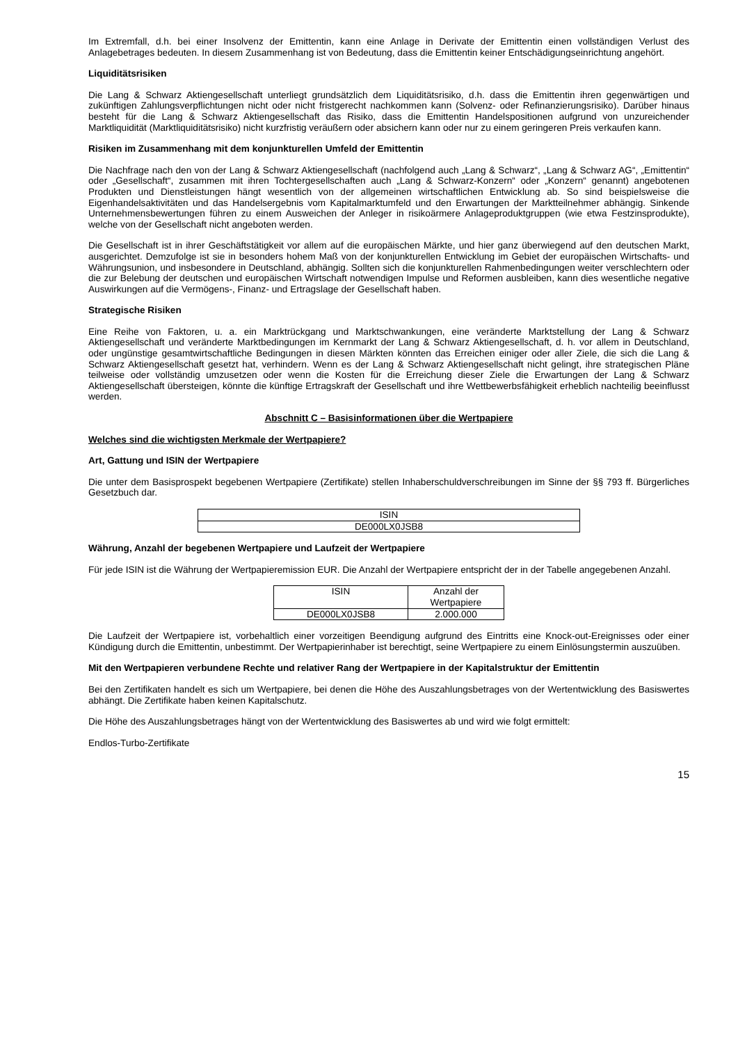Im Extremfall, d.h. bei einer Insolvenz der Emittentin, kann eine Anlage in Derivate der Emittentin einen vollständigen Verlust des Anlagebetrages bedeuten. In diesem Zusammenhang ist von Bedeutung, dass die Emittentin keiner Entschädigungseinrichtung angehört.
Liquiditätsrisiken
Die Lang & Schwarz Aktiengesellschaft unterliegt grundsätzlich dem Liquiditätsrisiko, d.h. dass die Emittentin ihren gegenwärtigen und zukünftigen Zahlungsverpflichtungen nicht oder nicht fristgerecht nachkommen kann (Solvenz- oder Refinanzierungsrisiko). Darüber hinaus besteht für die Lang & Schwarz Aktiengesellschaft das Risiko, dass die Emittentin Handelspositionen aufgrund von unzureichender Marktliquidität (Marktliquiditätsrisiko) nicht kurzfristig veräußern oder absichern kann oder nur zu einem geringeren Preis verkaufen kann.
Risiken im Zusammenhang mit dem konjunkturellen Umfeld der Emittentin
Die Nachfrage nach den von der Lang & Schwarz Aktiengesellschaft (nachfolgend auch „Lang & Schwarz“, „Lang & Schwarz AG“, „Emittentin“ oder „Gesellschaft“, zusammen mit ihren Tochtergesellschaften auch „Lang & Schwarz-Konzern“ oder „Konzern“ genannt) angebotenen Produkten und Dienstleistungen hängt wesentlich von der allgemeinen wirtschaftlichen Entwicklung ab. So sind beispielsweise die Eigenhandelsaktivitäten und das Handelsergebnis vom Kapitalmarktumfeld und den Erwartungen der Marktteilnehmer abhängig. Sinkende Unternehmensbewertungen führen zu einem Ausweichen der Anleger in risikoärmere Anlageproduktgruppen (wie etwa Festzinsprodukte), welche von der Gesellschaft nicht angeboten werden.
Die Gesellschaft ist in ihrer Geschäftstätigkeit vor allem auf die europäischen Märkte, und hier ganz überwiegend auf den deutschen Markt, ausgerichtet. Demzufolge ist sie in besonders hohem Maß von der konjunkturellen Entwicklung im Gebiet der europäischen Wirtschafts- und Währungsunion, und insbesondere in Deutschland, abhängig. Sollten sich die konjunkturellen Rahmenbedingungen weiter verschlechtern oder die zur Belebung der deutschen und europäischen Wirtschaft notwendigen Impulse und Reformen ausbleiben, kann dies wesentliche negative Auswirkungen auf die Vermögens-, Finanz- und Ertragslage der Gesellschaft haben.
Strategische Risiken
Eine Reihe von Faktoren, u. a. ein Marktrückgang und Marktschwankungen, eine veränderte Marktstellung der Lang & Schwarz Aktiengesellschaft und veränderte Marktbedingungen im Kernmarkt der Lang & Schwarz Aktiengesellschaft, d. h. vor allem in Deutschland, oder ungünstige gesamtwirtschaftliche Bedingungen in diesen Märkten könnten das Erreichen einiger oder aller Ziele, die sich die Lang & Schwarz Aktiengesellschaft gesetzt hat, verhindern. Wenn es der Lang & Schwarz Aktiengesellschaft nicht gelingt, ihre strategischen Pläne teilweise oder vollständig umzusetzen oder wenn die Kosten für die Erreichung dieser Ziele die Erwartungen der Lang & Schwarz Aktiengesellschaft übersteigen, könnte die künftige Ertragskraft der Gesellschaft und ihre Wettbewerbsfähigkeit erheblich nachteilig beeinflusst werden.
Abschnitt C – Basisinformationen über die Wertpapiere
Welches sind die wichtigsten Merkmale der Wertpapiere?
Art, Gattung und ISIN der Wertpapiere
Die unter dem Basisprospekt begebenen Wertpapiere (Zertifikate) stellen Inhaberschuldverschreibungen im Sinne der §§ 793 ff. Bürgerliches Gesetzbuch dar.
| ISIN |
| DE000LX0JSB8 |
Währung, Anzahl der begebenen Wertpapiere und Laufzeit der Wertpapiere
Für jede ISIN ist die Währung der Wertpapieremission EUR. Die Anzahl der Wertpapiere entspricht der in der Tabelle angegebenen Anzahl.
| ISIN | Anzahl der Wertpapiere |
| DE000LX0JSB8 | 2.000.000 |
Die Laufzeit der Wertpapiere ist, vorbehaltlich einer vorzeitigen Beendigung aufgrund des Eintritts eine Knock-out-Ereignisses oder einer Kündigung durch die Emittentin, unbestimmt. Der Wertpapierinhaber ist berechtigt, seine Wertpapiere zu einem Einlösungstermin auszuüben.
Mit den Wertpapieren verbundene Rechte und relativer Rang der Wertpapiere in der Kapitalstruktur der Emittentin
Bei den Zertifikaten handelt es sich um Wertpapiere, bei denen die Höhe des Auszahlungsbetrages von der Wertentwicklung des Basiswertes abhängt. Die Zertifikate haben keinen Kapitalschutz.
Die Höhe des Auszahlungsbetrages hängt von der Wertentwicklung des Basiswertes ab und wird wie folgt ermittelt:
Endlos-Turbo-Zertifikate
15